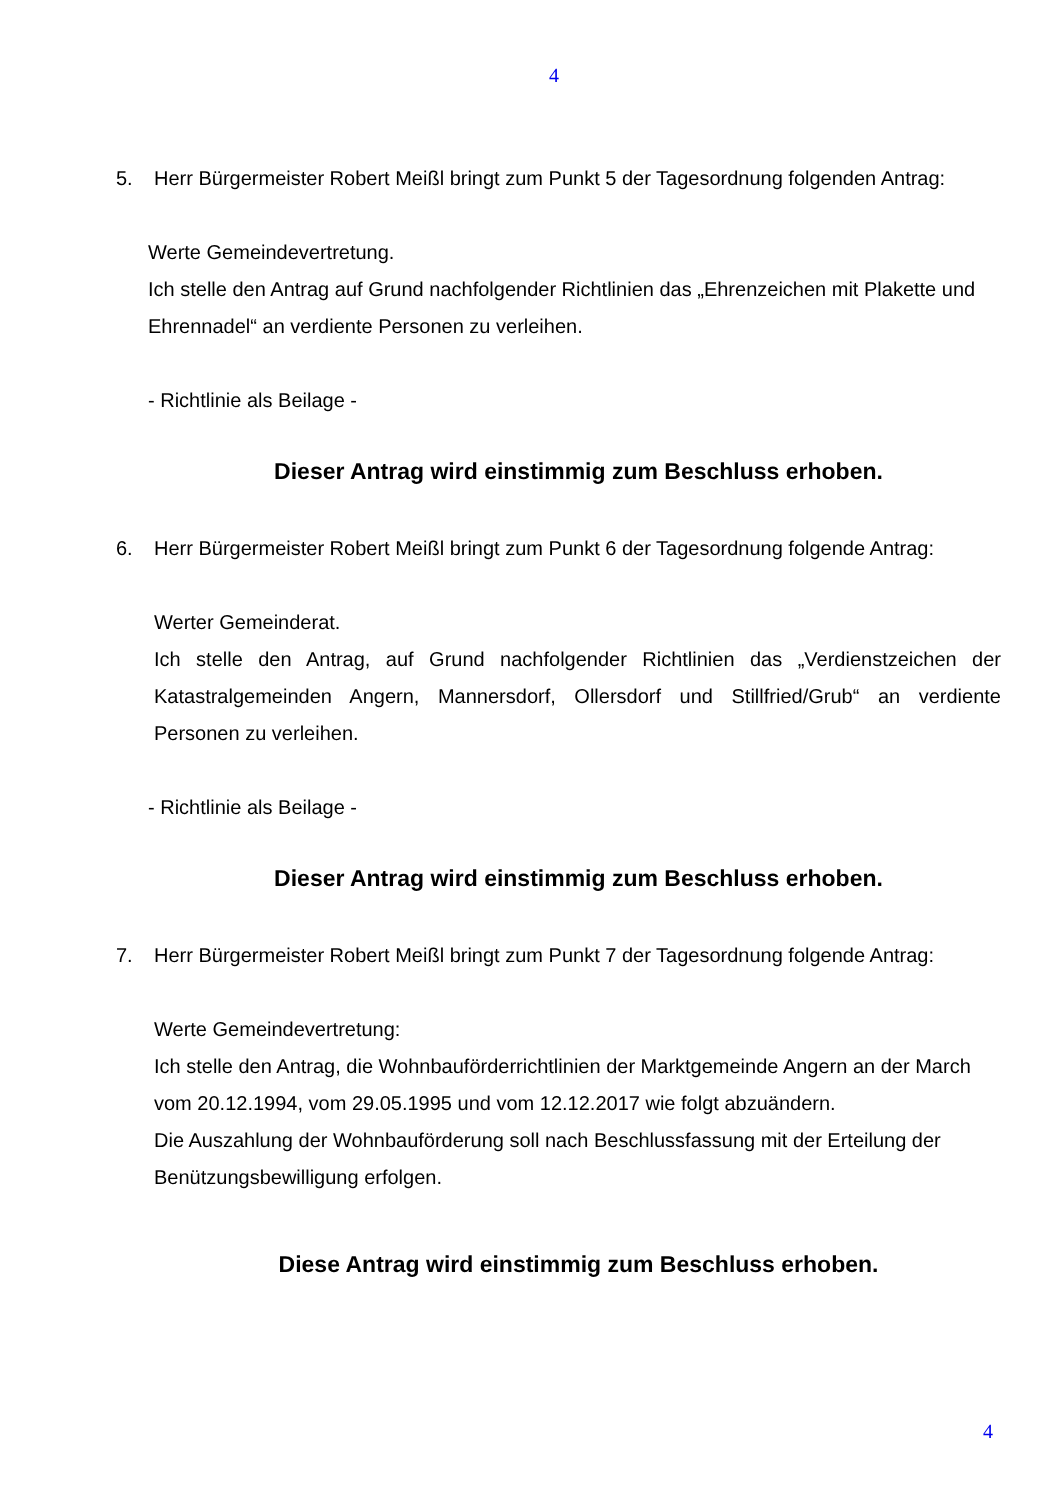4
5. Herr Bürgermeister Robert Meißl bringt zum Punkt 5 der Tagesordnung folgenden Antrag:
Werte Gemeindevertretung.
Ich stelle den Antrag auf Grund nachfolgender Richtlinien das „Ehrenzeichen mit Plakette und Ehrennadel“ an verdiente Personen zu verleihen.
- Richtlinie als Beilage -
Dieser Antrag wird einstimmig zum Beschluss erhoben.
6. Herr Bürgermeister Robert Meißl bringt zum Punkt 6 der Tagesordnung folgende Antrag:
Werter Gemeinderat.
Ich stelle den Antrag, auf Grund nachfolgender Richtlinien das „Verdienstzeichen der Katastralgemeinden Angern, Mannersdorf, Ollersdorf und Stillfried/Grub“ an verdiente Personen zu verleihen.
- Richtlinie als Beilage -
Dieser Antrag wird einstimmig zum Beschluss erhoben.
7. Herr Bürgermeister Robert Meißl bringt zum Punkt 7 der Tagesordnung folgende Antrag:
Werte Gemeindevertretung:
Ich stelle den Antrag, die Wohnbauförderrichtlinien der Marktgemeinde Angern an der March vom 20.12.1994, vom 29.05.1995 und vom 12.12.2017 wie folgt abzuändern.
Die Auszahlung der Wohnbauförderung soll nach Beschlussfassung mit der Erteilung der Benützungsbewilligung erfolgen.
Diese Antrag wird einstimmig zum Beschluss erhoben.
4